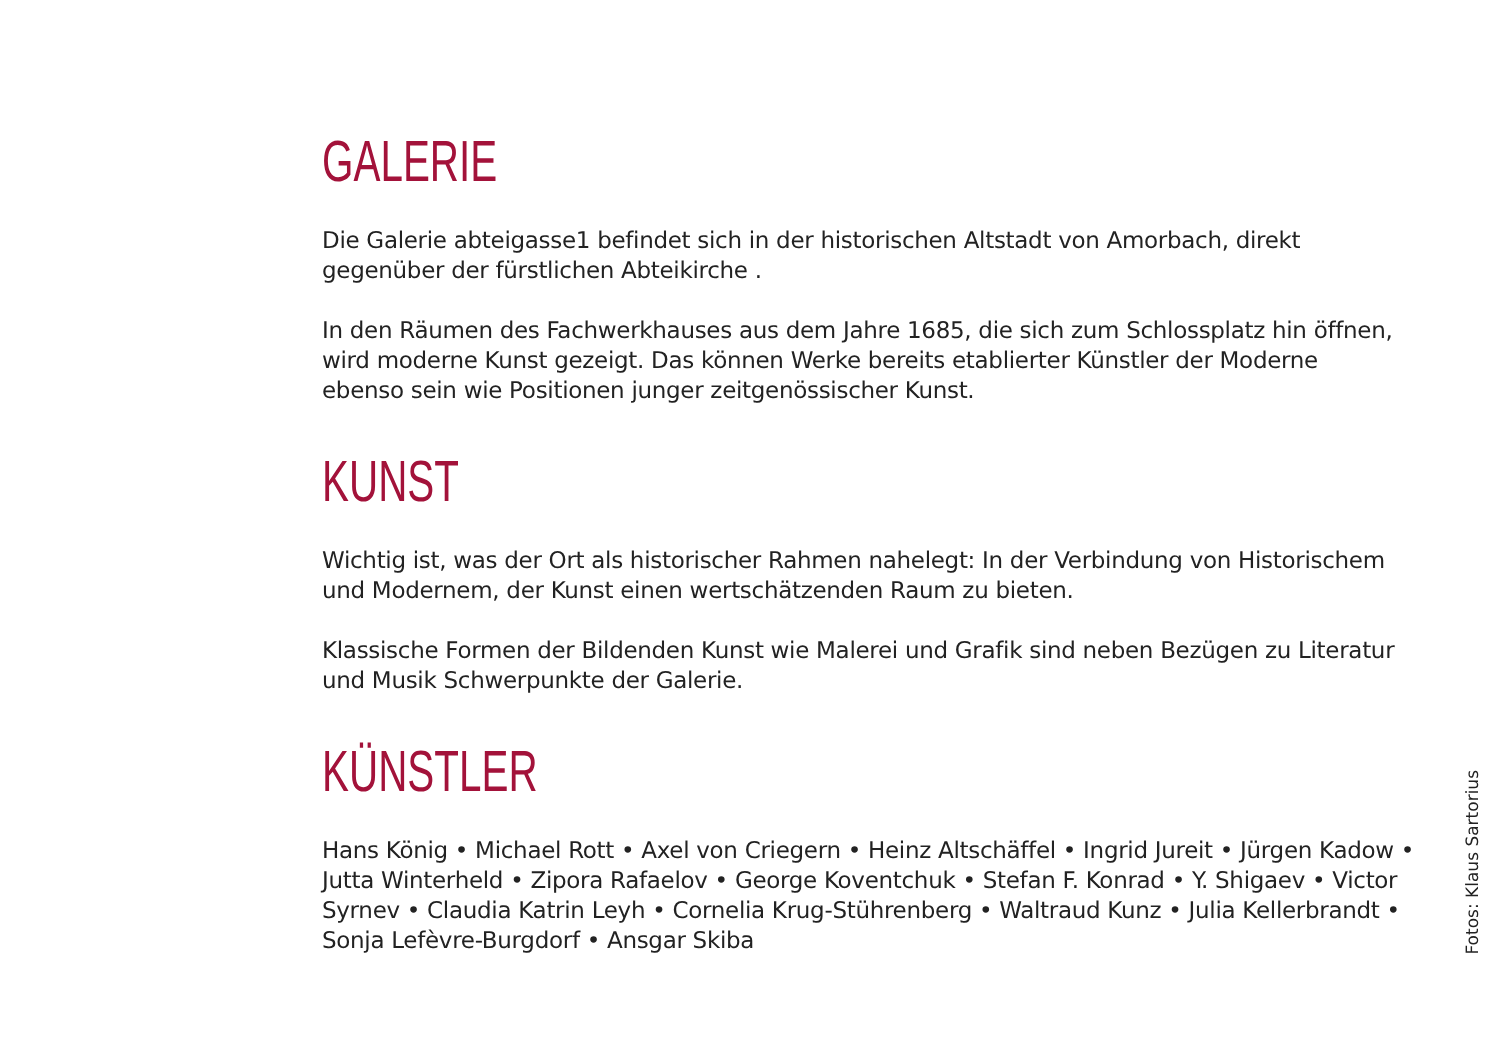GALERIE
Die Galerie abteigasse1 befindet sich in der historischen Altstadt von Amorbach, direkt gegenüber der fürstlichen Abteikirche .
In den Räumen des Fachwerkhauses aus dem Jahre 1685, die sich zum Schlossplatz hin öffnen, wird moderne Kunst gezeigt. Das können Werke bereits etablierter Künstler der Moderne ebenso sein wie Positionen junger zeitgenössischer Kunst.
KUNST
Wichtig ist, was der Ort als historischer Rahmen nahelegt: In der Verbindung von Historischem und Modernem, der Kunst einen wertschätzenden Raum zu bieten.
Klassische Formen der Bildenden Kunst wie Malerei und Grafik sind neben Bezügen zu Literatur und Musik Schwerpunkte der Galerie.
KÜNSTLER
Hans König • Michael Rott • Axel von Criegern • Heinz Altschäffel • Ingrid Jureit • Jürgen Kadow • Jutta Winterheld • Zipora Rafaelov • George Koventchuk • Stefan F. Konrad • Y. Shigaev • Victor Syrnev • Claudia Katrin Leyh • Cornelia Krug-Stührenberg • Waltraud Kunz • Julia Kellerbrandt • Sonja Lefèvre-Burgdorf • Ansgar Skiba
Fotos: Klaus Sartorius